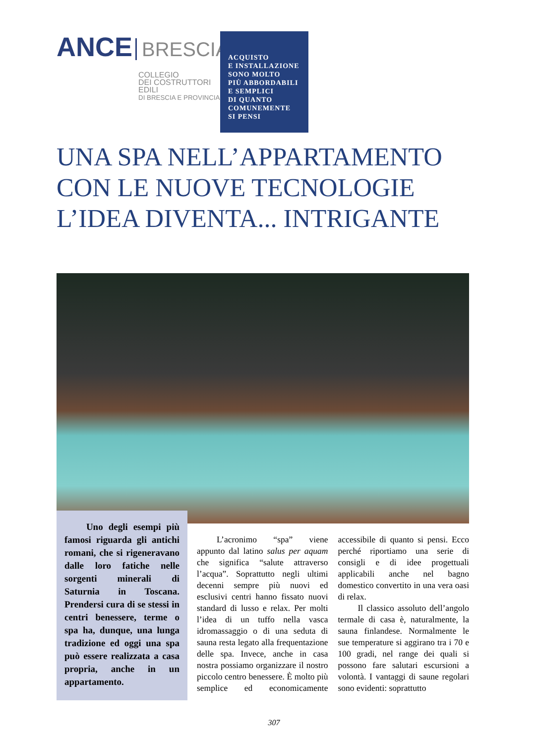ANCE BRESCIA
COLLEGIO
DEI COSTRUTTORI
EDILI
DI BRESCIA E PROVINCIA
ACQUISTO
E INSTALLAZIONE
SONO MOLTO
PIÙ ABBORDABILI
E SEMPLICI
DI QUANTO
COMUNEMENTE
SI PENSI
UNA SPA NELL’APPARTAMENTO
CON LE NUOVE TECNOLOGIE
L’IDEA DIVENTA... INTRIGANTE
Uno degli esempi più famosi riguarda gli antichi romani, che si rigeneravano dalle loro fatiche nelle sorgenti minerali di Saturnia in Toscana. Prendersi cura di se stessi in centri benessere, terme o spa ha, dunque, una lunga tradizione ed oggi una spa può essere realizzata a casa propria, anche in un appartamento.
L’acronimo “spa” viene appunto dal latino salus per aquam che significa “salute attraverso l’acqua”. Soprattutto negli ultimi decenni sempre più nuovi ed esclusivi centri hanno fissato nuovi standard di lusso e relax. Per molti l’idea di un tuffo nella vasca idromassaggio o di una seduta di sauna resta legato alla frequentazione delle spa. Invece, anche in casa nostra possiamo organizzare il nostro piccolo centro benessere. È molto più semplice ed economicamente accessibile di quanto si pensi. Ecco perché riportiamo una serie di consigli e di idee progettuali applicabili anche nel bagno domestico convertito in una vera oasi di relax.
Il classico assoluto dell’angolo termale di casa è, naturalmente, la sauna finlandese. Normalmente le sue temperature si aggirano tra i 70 e 100 gradi, nel range dei quali si possono fare salutari escursioni a volontà. I vantaggi di saune regolari sono evidenti: soprattutto
307